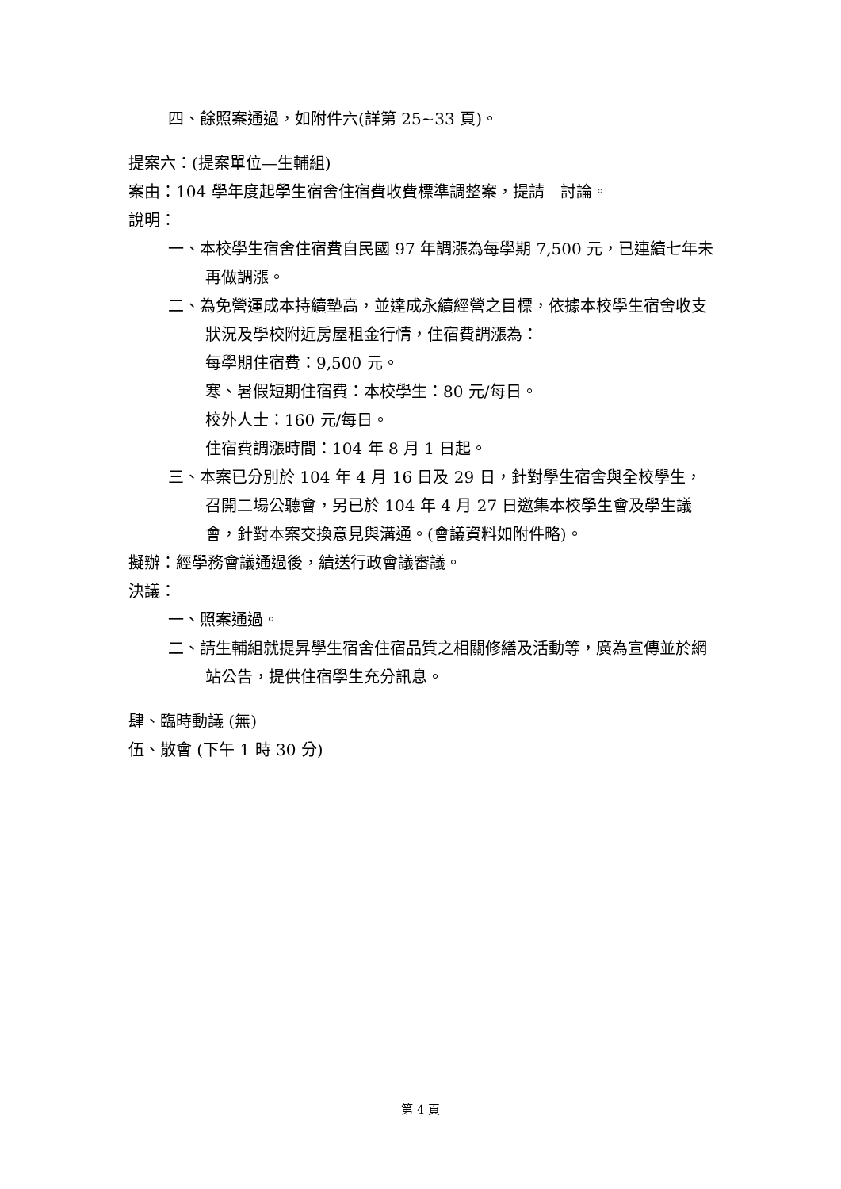四、餘照案通過，如附件六(詳第 25~33 頁)。
提案六：(提案單位—生輔組)
案由：104 學年度起學生宿舍住宿費收費標準調整案，提請　討論。
說明：
一、本校學生宿舍住宿費自民國 97 年調漲為每學期 7,500 元，已連續七年未再做調漲。
二、為免營運成本持續墊高，並達成永續經營之目標，依據本校學生宿舍收支狀況及學校附近房屋租金行情，住宿費調漲為：
每學期住宿費：9,500 元。
寒、暑假短期住宿費：本校學生：80 元/每日。
校外人士：160 元/每日。
住宿費調漲時間：104 年 8 月 1 日起。
三、本案已分別於 104 年 4 月 16 日及 29 日，針對學生宿舍與全校學生，召開二場公聽會，另已於 104 年 4 月 27 日邀集本校學生會及學生議會，針對本案交換意見與溝通。(會議資料如附件略)。
擬辦：經學務會議通過後，續送行政會議審議。
決議：
一、照案通過。
二、請生輔組就提昇學生宿舍住宿品質之相關修繕及活動等，廣為宣傳並於網站公告，提供住宿學生充分訊息。
肆、臨時動議 (無)
伍、散會 (下午 1 時 30 分)
第 4 頁